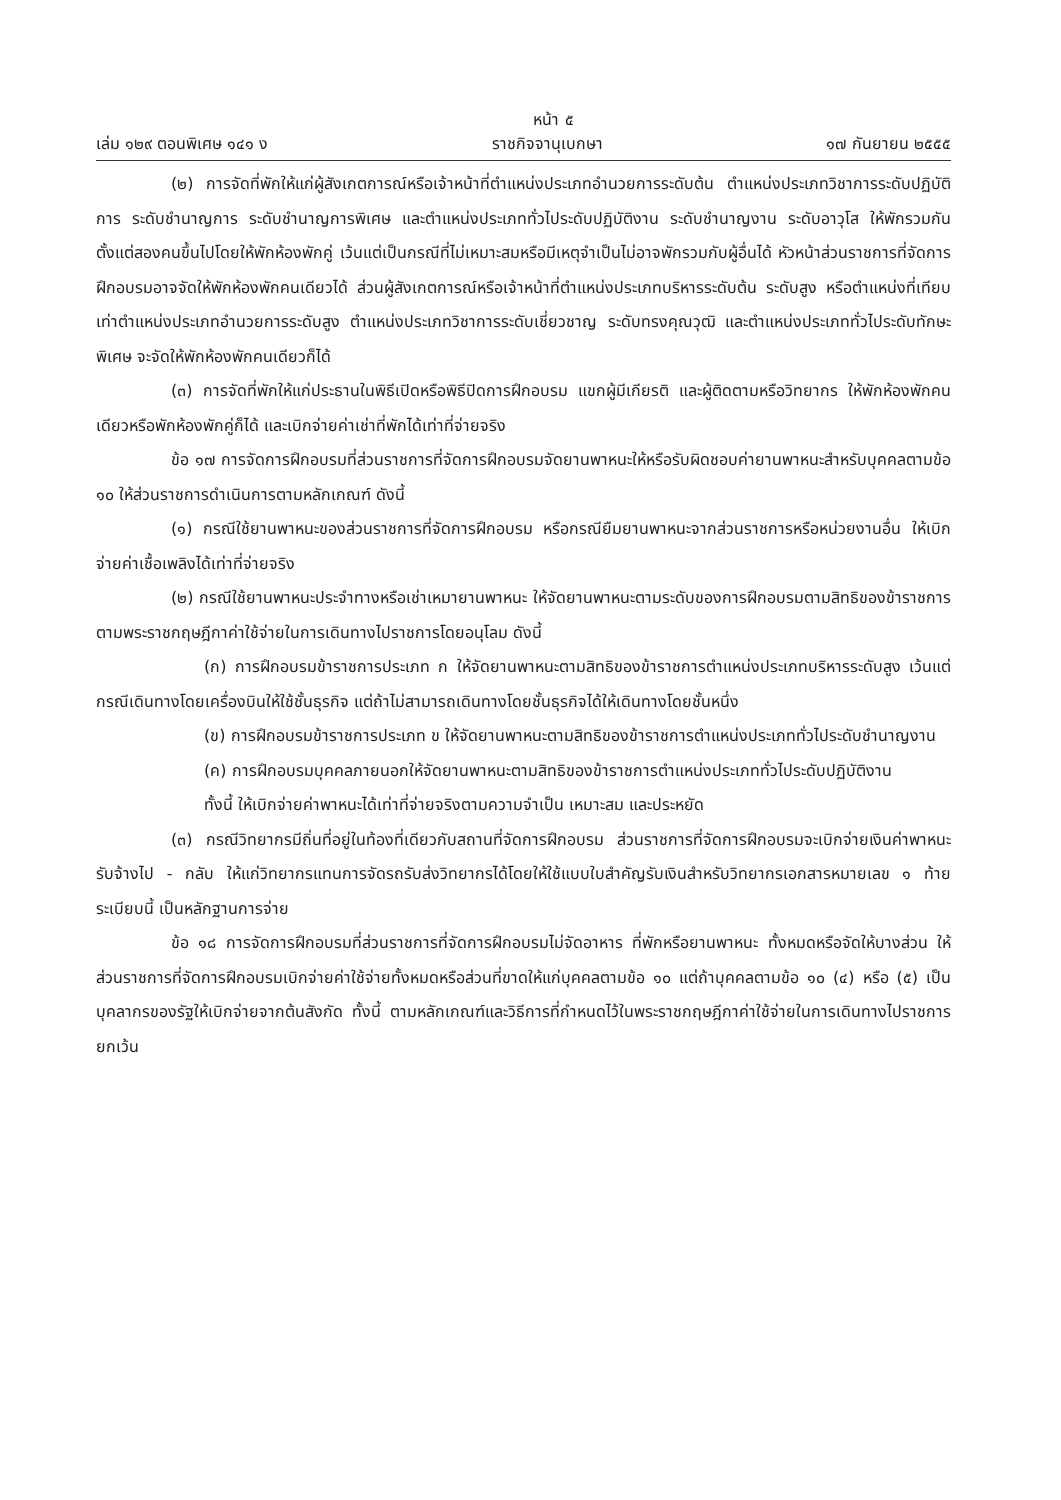หน้า ๕
เล่ม ๑๒๙ ตอนพิเศษ ๑๔๑ ง ราชกิจจานุเบกษา ๑๗ กันยายน ๒๕๕๕
(๒) การจัดที่พักให้แก่ผู้สังเกตการณ์หรือเจ้าหน้าที่ตำแหน่งประเภทอำนวยการระดับต้น ตำแหน่งประเภทวิชาการระดับปฏิบัติการ ระดับชำนาญการ ระดับชำนาญการพิเศษ และตำแหน่งประเภททั่วไประดับปฏิบัติงาน ระดับชำนาญงาน ระดับอาวุโส ให้พักรวมกันตั้งแต่สองคนขึ้นไปโดยให้พักห้องพักคู่ เว้นแต่เป็นกรณีที่ไม่เหมาะสมหรือมีเหตุจำเป็นไม่อาจพักรวมกับผู้อื่นได้ หัวหน้าส่วนราชการที่จัดการฝึกอบรมอาจจัดให้พักห้องพักคนเดียวได้ ส่วนผู้สังเกตการณ์หรือเจ้าหน้าที่ตำแหน่งประเภทบริหารระดับต้น ระดับสูง หรือตำแหน่งที่เทียบเท่าตำแหน่งประเภทอำนวยการระดับสูง ตำแหน่งประเภทวิชาการระดับเชี่ยวชาญ ระดับทรงคุณวุฒิ และตำแหน่งประเภททั่วไประดับทักษะพิเศษ จะจัดให้พักห้องพักคนเดียวก็ได้
(๓) การจัดที่พักให้แก่ประธานในพิธีเปิดหรือพิธีปิดการฝึกอบรม แขกผู้มีเกียรติ และผู้ติดตามหรือวิทยากร ให้พักห้องพักคนเดียวหรือพักห้องพักคู่ก็ได้ และเบิกจ่ายค่าเช่าที่พักได้เท่าที่จ่ายจริง
ข้อ ๑๗ การจัดการฝึกอบรมที่ส่วนราชการที่จัดการฝึกอบรมจัดยานพาหนะให้หรือรับผิดชอบค่ายานพาหนะสำหรับบุคคลตามข้อ ๑๐ ให้ส่วนราชการดำเนินการตามหลักเกณฑ์ ดังนี้
(๑) กรณีใช้ยานพาหนะของส่วนราชการที่จัดการฝึกอบรม หรือกรณียืมยานพาหนะจากส่วนราชการหรือหน่วยงานอื่น ให้เบิกจ่ายค่าเชื้อเพลิงได้เท่าที่จ่ายจริง
(๒) กรณีใช้ยานพาหนะประจำทางหรือเช่าเหมายานพาหนะ ให้จัดยานพาหนะตามระดับของการฝึกอบรมตามสิทธิของข้าราชการตามพระราชกฤษฎีกาค่าใช้จ่ายในการเดินทางไปราชการโดยอนุโลม ดังนี้
(ก) การฝึกอบรมข้าราชการประเภท ก ให้จัดยานพาหนะตามสิทธิของข้าราชการตำแหน่งประเภทบริหารระดับสูง เว้นแต่กรณีเดินทางโดยเครื่องบินให้ใช้ชั้นธุรกิจ แต่ถ้าไม่สามารถเดินทางโดยชั้นธุรกิจได้ให้เดินทางโดยชั้นหนึ่ง
(ข) การฝึกอบรมข้าราชการประเภท ข ให้จัดยานพาหนะตามสิทธิของข้าราชการตำแหน่งประเภททั่วไประดับชำนาญงาน
(ค) การฝึกอบรมบุคคลภายนอกให้จัดยานพาหนะตามสิทธิของข้าราชการตำแหน่งประเภททั่วไประดับปฏิบัติงาน
ทั้งนี้ ให้เบิกจ่ายค่าพาหนะได้เท่าที่จ่ายจริงตามความจำเป็น เหมาะสม และประหยัด
(๓) กรณีวิทยากรมีถิ่นที่อยู่ในท้องที่เดียวกับสถานที่จัดการฝึกอบรม ส่วนราชการที่จัดการฝึกอบรมจะเบิกจ่ายเงินค่าพาหนะรับจ้างไป - กลับ ให้แก่วิทยากรแทนการจัดรถรับส่งวิทยากรได้โดยให้ใช้แบบใบสำคัญรับเงินสำหรับวิทยากรเอกสารหมายเลข ๑ ท้ายระเบียบนี้ เป็นหลักฐานการจ่าย
ข้อ ๑๘ การจัดการฝึกอบรมที่ส่วนราชการที่จัดการฝึกอบรมไม่จัดอาหาร ที่พักหรือยานพาหนะ ทั้งหมดหรือจัดให้บางส่วน ให้ส่วนราชการที่จัดการฝึกอบรมเบิกจ่ายค่าใช้จ่ายทั้งหมดหรือส่วนที่ขาดให้แก่บุคคลตามข้อ ๑๐ แต่ถ้าบุคคลตามข้อ ๑๐ (๔) หรือ (๕) เป็นบุคลากรของรัฐให้เบิกจ่ายจากต้นสังกัด ทั้งนี้ ตามหลักเกณฑ์และวิธีการที่กำหนดไว้ในพระราชกฤษฎีกาค่าใช้จ่ายในการเดินทางไปราชการ ยกเว้น